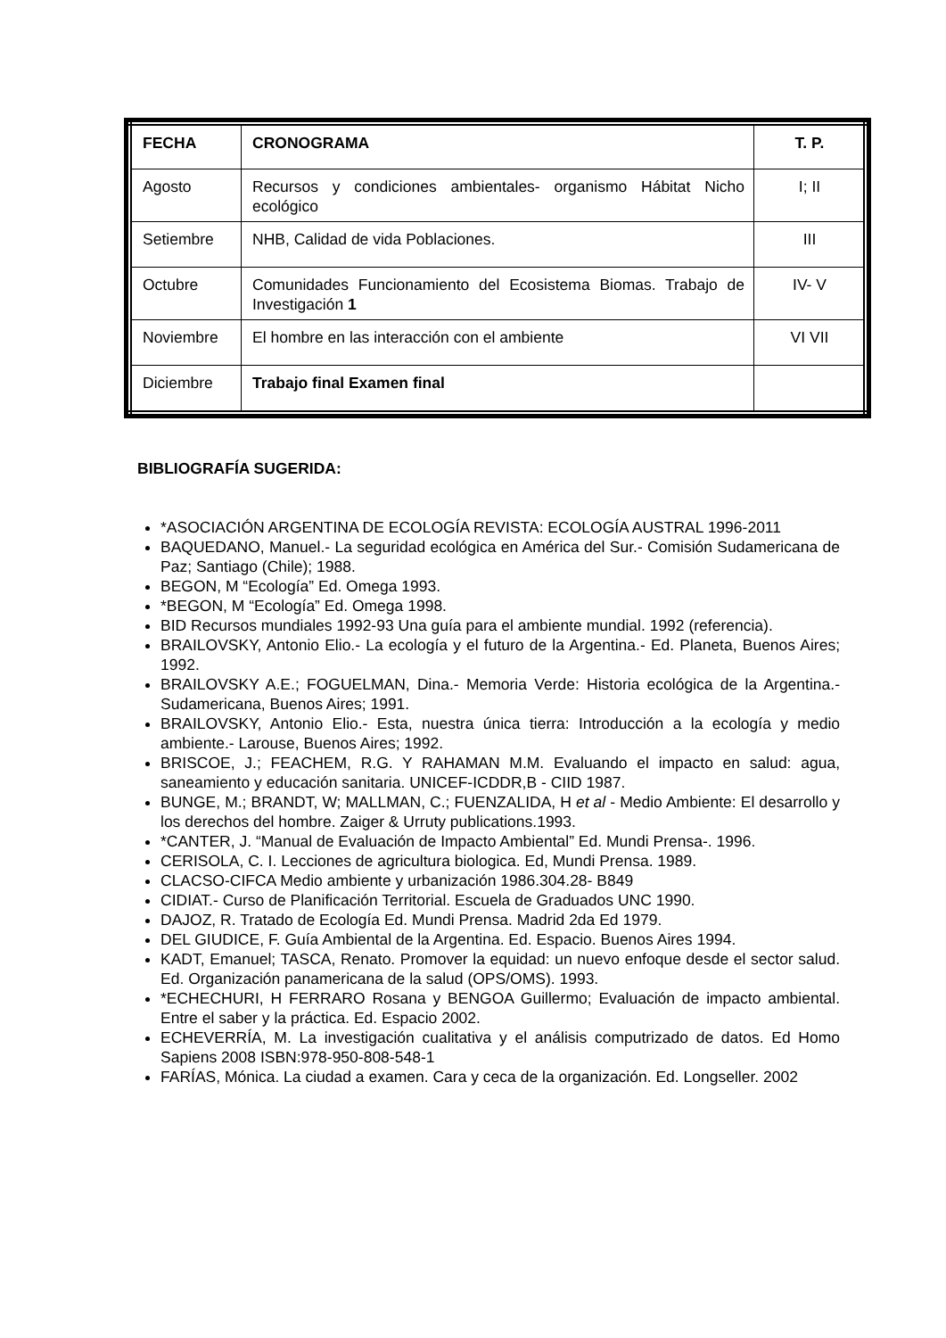| FECHA | CRONOGRAMA | T. P. |
| --- | --- | --- |
| Agosto | Recursos y condiciones ambientales- organismo Hábitat Nicho ecológico | I; II |
| Setiembre | NHB, Calidad de vida Poblaciones. | III |
| Octubre | Comunidades Funcionamiento del Ecosistema Biomas. Trabajo de Investigación 1 | IV- V |
| Noviembre | El hombre en las interacción con el ambiente | VI VII |
| Diciembre | Trabajo final Examen final | |
BIBLIOGRAFÍA SUGERIDA:
*ASOCIACIÓN ARGENTINA DE ECOLOGÍA REVISTA: ECOLOGÍA AUSTRAL 1996-2011
BAQUEDANO, Manuel.- La seguridad ecológica en América del Sur.- Comisión Sudamericana de Paz; Santiago (Chile); 1988.
BEGON, M “Ecología” Ed. Omega 1993.
*BEGON, M “Ecología” Ed. Omega 1998.
BID Recursos mundiales 1992-93 Una guía para el ambiente mundial. 1992 (referencia).
BRAILOVSKY, Antonio Elio.- La ecología y el futuro de la Argentina.- Ed. Planeta, Buenos Aires; 1992.
BRAILOVSKY A.E.; FOGUELMAN, Dina.- Memoria Verde: Historia ecológica de la Argentina.- Sudamericana, Buenos Aires; 1991.
BRAILOVSKY, Antonio Elio.- Esta, nuestra única tierra: Introducción a la ecología y medio ambiente.- Larouse, Buenos Aires; 1992.
BRISCOE, J.; FEACHEM, R.G. Y RAHAMAN M.M. Evaluando el impacto en salud: agua, saneamiento y educación sanitaria. UNICEF-ICDDR,B - CIID 1987.
BUNGE, M.; BRANDT, W; MALLMAN, C.; FUENZALIDA, H et al - Medio Ambiente: El desarrollo y los derechos del hombre. Zaiger & Urruty publications.1993.
*CANTER, J. “Manual de Evaluación de Impacto Ambiental” Ed. Mundi Prensa-. 1996.
CERISOLA, C. I. Lecciones de agricultura biologica. Ed, Mundi Prensa. 1989.
CLACSO-CIFCA Medio ambiente y urbanización 1986.304.28- B849
CIDIAT.- Curso de Planificación Territorial. Escuela de Graduados UNC 1990.
DAJOZ, R. Tratado de Ecología Ed. Mundi Prensa. Madrid 2da Ed 1979.
DEL GIUDICE, F. Guía Ambiental de la Argentina. Ed. Espacio. Buenos Aires 1994.
KADT, Emanuel; TASCA, Renato. Promover la equidad: un nuevo enfoque desde el sector salud. Ed. Organización panamericana de la salud (OPS/OMS). 1993.
*ECHECHURI, H FERRARO Rosana y BENGOA Guillermo; Evaluación de impacto ambiental. Entre el saber y la práctica. Ed. Espacio 2002.
ECHEVERRÍA, M. La investigación cualitativa y el análisis computrizado de datos. Ed Homo Sapiens 2008 ISBN:978-950-808-548-1
FARÍAS, Mónica. La ciudad a examen. Cara y ceca de la organización. Ed. Longseller. 2002